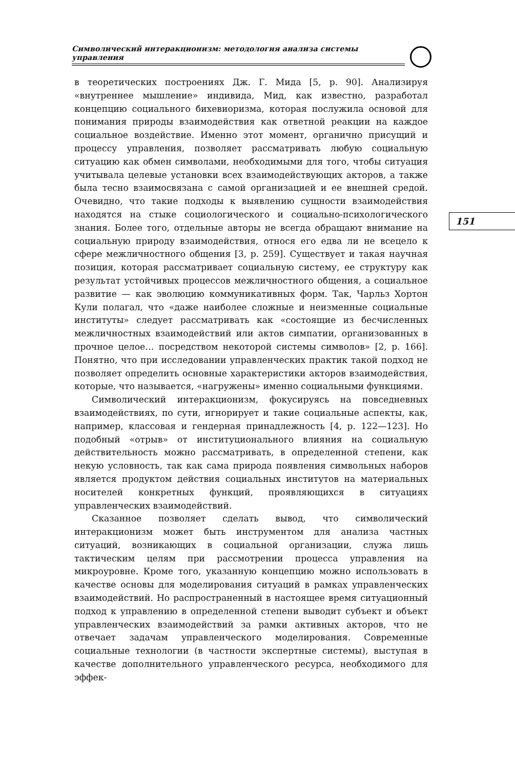Символический интеракционизм: методология анализа системы управления
в теоретических построениях Дж. Г. Мида [5, p. 90]. Анализируя «внутреннее мышление» индивида, Мид, как известно, разработал концепцию социального бихевиоризма, которая послужила основой для понимания природы взаимодействия как ответной реакции на каждое социальное воздействие. Именно этот момент, органично присущий и процессу управления, позволяет рассматривать любую социальную ситуацию как обмен символами, необходимыми для того, чтобы ситуация учитывала целевые установки всех взаимодействующих акторов, а также была тесно взаимосвязана с самой организацией и ее внешней средой. Очевидно, что такие подходы к выявлению сущности взаимодействия находятся на стыке социологического и социально-психологического знания. Более того, отдельные авторы не всегда обращают внимание на социальную природу взаимодействия, относя его едва ли не всецело к сфере межличностного общения [3, p. 259]. Существует и такая научная позиция, которая рассматривает социальную систему, ее структуру как результат устойчивых процессов межличностного общения, а социальное развитие — как эволюцию коммуникативных форм. Так, Чарльз Хортон Кули полагал, что «даже наиболее сложные и неизменные социальные институты» следует рассматривать как «состоящие из бесчисленных межличностных взаимодействий или актов симпатии, организованных в прочное целое… посредством некоторой системы символов» [2, p. 166]. Понятно, что при исследовании управленческих практик такой подход не позволяет определить основные характеристики акторов взаимодействия, которые, что называется, «нагружены» именно социальными функциями.
Символический интеракционизм, фокусируясь на повседневных взаимодействиях, по сути, игнорирует и такие социальные аспекты, как, например, классовая и гендерная принадлежность [4, p. 122—123]. Но подобный «отрыв» от институционального влияния на социальную действительность можно рассматривать, в определенной степени, как некую условность, так как сама природа появления символьных наборов является продуктом действия социальных институтов на материальных носителей конкретных функций, проявляющихся в ситуациях управленческих взаимодействий.
Сказанное позволяет сделать вывод, что символический интеракционизм может быть инструментом для анализа частных ситуаций, возникающих в социальной организации, служа лишь тактическим целям при рассмотрении процесса управления на микроуровне. Кроме того, указанную концепцию можно использовать в качестве основы для моделирования ситуаций в рамках управленческих взаимодействий. Но распространенный в настоящее время ситуационный подход к управлению в определенной степени выводит субъект и объект управленческих взаимодействий за рамки активных акторов, что не отвечает задачам управленческого моделирования. Современные социальные технологии (в частности экспертные системы), выступая в качестве дополнительного управленческого ресурса, необходимого для эффек-
151